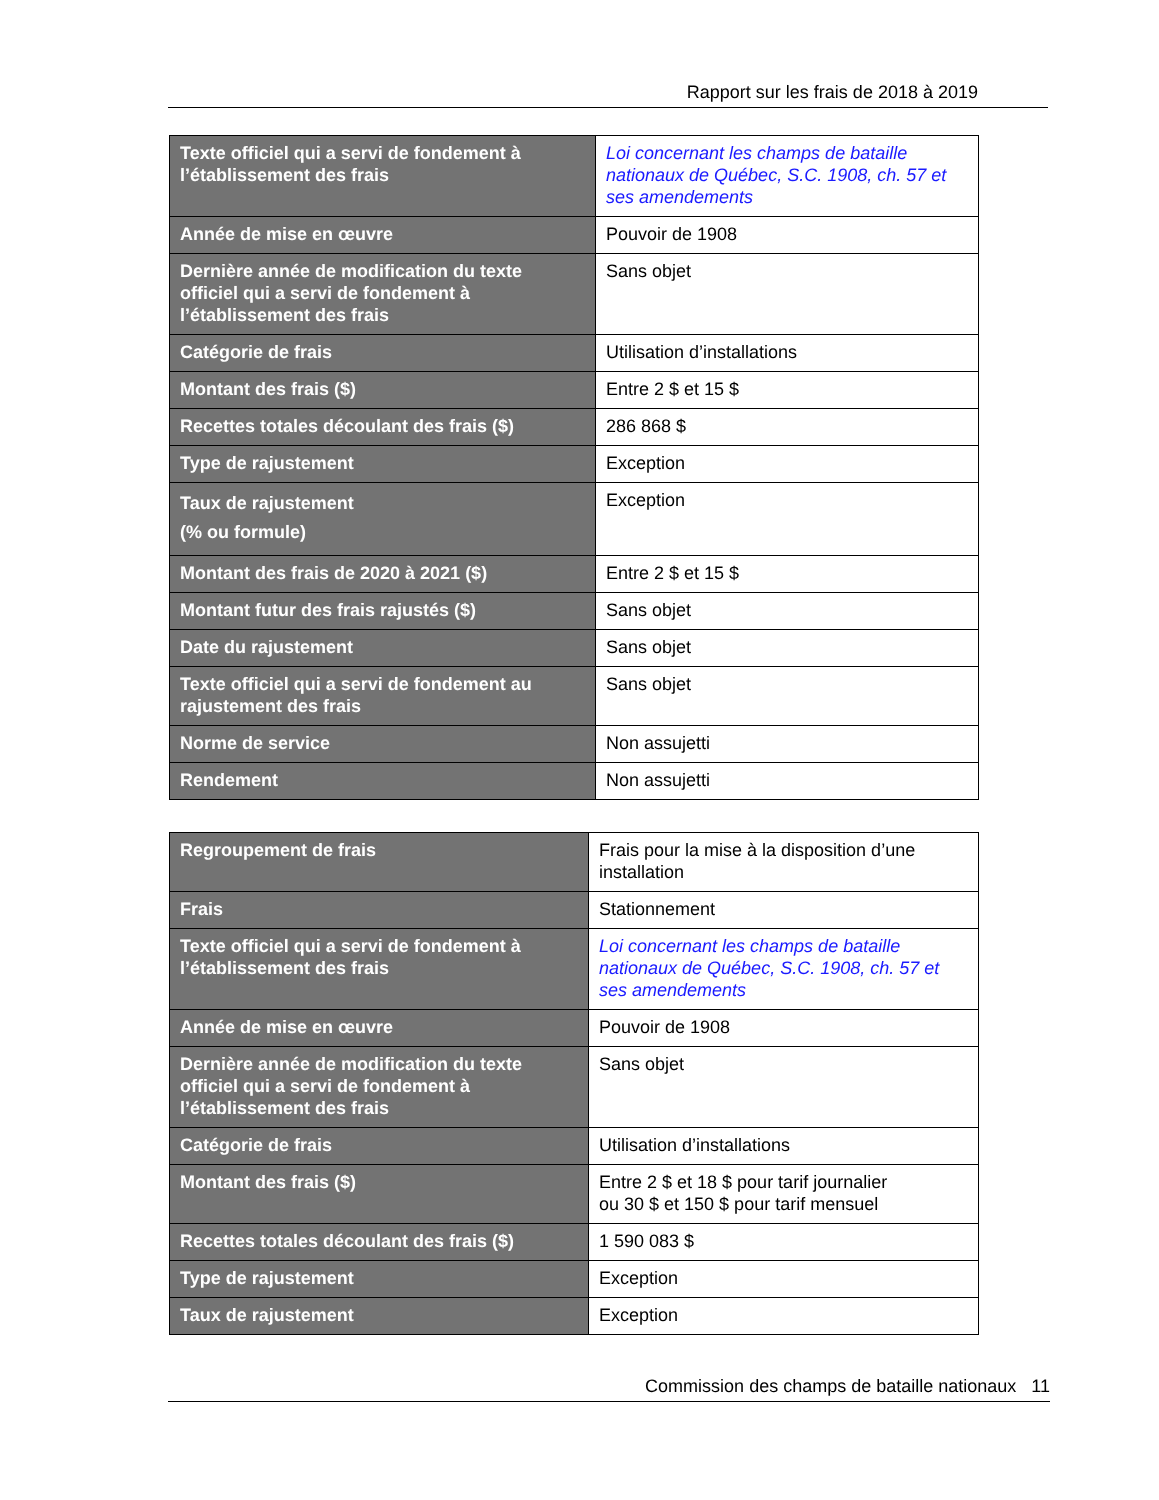Rapport sur les frais de 2018 à 2019
| Texte officiel qui a servi de fondement à l’établissement des frais | Loi concernant les champs de bataille nationaux de Québec, S.C. 1908, ch. 57 et ses amendements |
| Année de mise en œuvre | Pouvoir de 1908 |
| Dernière année de modification du texte officiel qui a servi de fondement à l’établissement des frais | Sans objet |
| Catégorie de frais | Utilisation d’installations |
| Montant des frais ($) | Entre 2 $ et 15 $ |
| Recettes totales découlant des frais ($) | 286 868 $ |
| Type de rajustement | Exception |
| Taux de rajustement (% ou formule) | Exception |
| Montant des frais de 2020 à 2021 ($) | Entre 2 $ et 15 $ |
| Montant futur des frais rajustés ($) | Sans objet |
| Date du rajustement | Sans objet |
| Texte officiel qui a servi de fondement au rajustement des frais | Sans objet |
| Norme de service | Non assujetti |
| Rendement | Non assujetti |
| Regroupement de frais | Frais pour la mise à la disposition d’une installation |
| Frais | Stationnement |
| Texte officiel qui a servi de fondement à l’établissement des frais | Loi concernant les champs de bataille nationaux de Québec, S.C. 1908, ch. 57 et ses amendements |
| Année de mise en œuvre | Pouvoir de 1908 |
| Dernière année de modification du texte officiel qui a servi de fondement à l’établissement des frais | Sans objet |
| Catégorie de frais | Utilisation d’installations |
| Montant des frais ($) | Entre 2 $ et 18 $ pour tarif journalier ou 30 $ et 150 $ pour tarif mensuel |
| Recettes totales découlant des frais ($) | 1 590 083 $ |
| Type de rajustement | Exception |
| Taux de rajustement | Exception |
Commission des champs de bataille nationaux 11